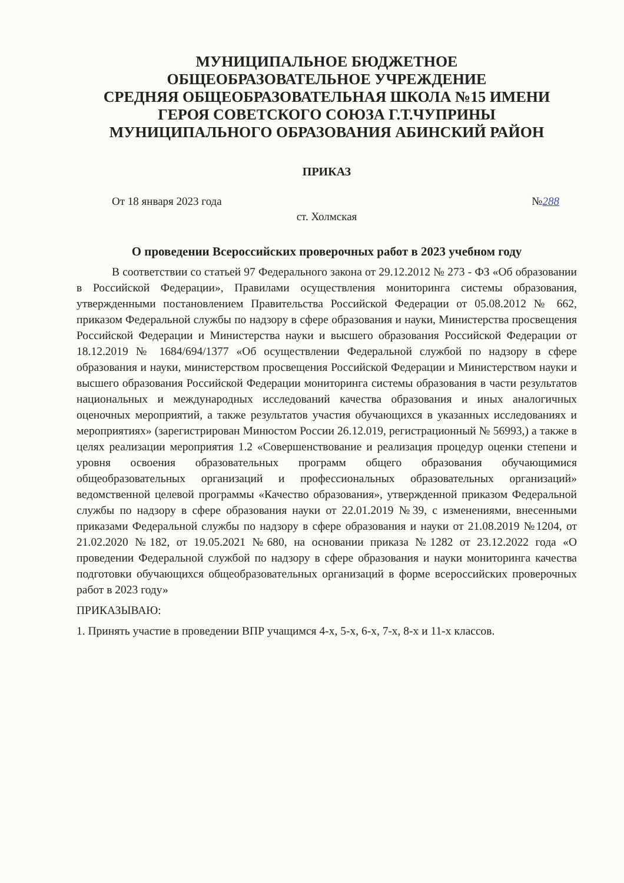МУНИЦИПАЛЬНОЕ БЮДЖЕТНОЕ
ОБЩЕОБРАЗОВАТЕЛЬНОЕ УЧРЕЖДЕНИЕ
СРЕДНЯЯ ОБЩЕОБРАЗОВАТЕЛЬНАЯ ШКОЛА №15 ИМЕНИ
ГЕРОЯ СОВЕТСКОГО СОЮЗА Г.Т.ЧУПРИНЫ
МУНИЦИПАЛЬНОГО ОБРАЗОВАНИЯ АБИНСКИЙ РАЙОН
ПРИКАЗ
От 18 января 2023 года №288
ст. Холмская
О проведении Всероссийских проверочных работ в 2023 учебном году
В соответствии со статьей 97 Федерального закона от 29.12.2012 № 273 - ФЗ «Об образовании в Российской Федерации», Правилами осуществления мониторинга системы образования, утвержденными постановлением Правительства Российской Федерации от 05.08.2012 № 662, приказом Федеральной службы по надзору в сфере образования и науки, Министерства просвещения Российской Федерации и Министерства науки и высшего образования Российской Федерации от 18.12.2019 № 1684/694/1377 «Об осуществлении Федеральной службой по надзору в сфере образования и науки, министерством просвещения Российской Федерации и Министерством науки и высшего образования Российской Федерации мониторинга системы образования в части результатов национальных и международных исследований качества образования и иных аналогичных оценочных мероприятий, а также результатов участия обучающихся в указанных исследованиях и мероприятиях» (зарегистрирован Минюстом России 26.12.019, регистрационный № 56993,) а также в целях реализации мероприятия 1.2 «Совершенствование и реализация процедур оценки степени и уровня освоения образовательных программ общего образования обучающимися общеобразовательных организаций и профессиональных образовательных организаций» ведомственной целевой программы «Качество образования», утвержденной приказом Федеральной службы по надзору в сфере образования науки от 22.01.2019 №39, с изменениями, внесенными приказами Федеральной службы по надзору в сфере образования и науки от 21.08.2019 №1204, от 21.02.2020 №182, от 19.05.2021 №680, на основании приказа №1282 от 23.12.2022 года «О проведении Федеральной службой по надзору в сфере образования и науки мониторинга качества подготовки обучающихся общеобразовательных организаций в форме всероссийских проверочных работ в 2023 году»
ПРИКАЗЫВАЮ:
1. Принять участие в проведении ВПР учащимся 4-х, 5-х, 6-х, 7-х, 8-х и 11-х классов.